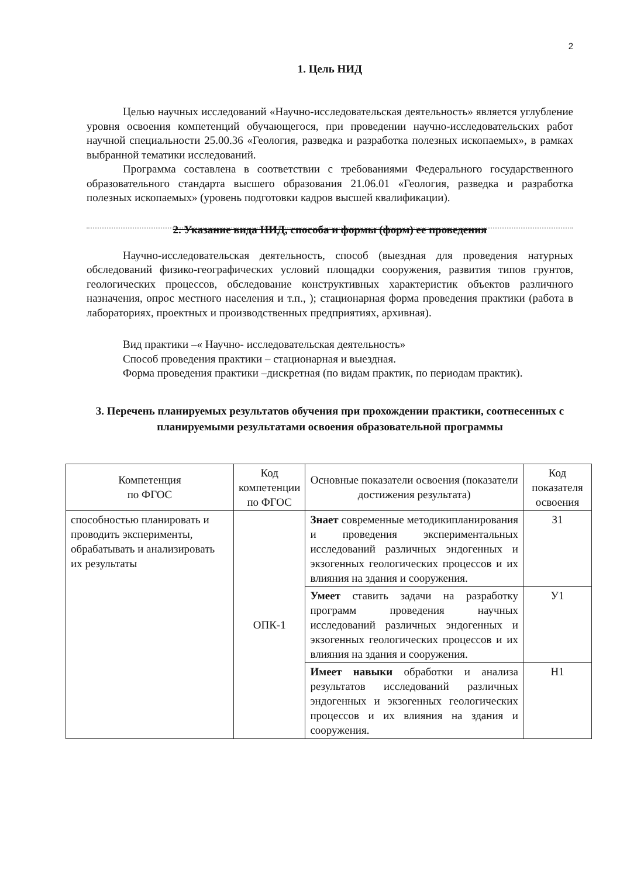2
1. Цель НИД
Целью научных исследований «Научно-исследовательская деятельность» является углубление уровня освоения компетенций обучающегося, при проведении научно-исследовательских работ научной специальности 25.00.36 «Геология, разведка и разработка полезных ископаемых», в рамках выбранной тематики исследований.
Программа составлена в соответствии с требованиями Федерального государственного образовательного стандарта высшего образования 21.06.01 «Геология, разведка и разработка полезных ископаемых» (уровень подготовки кадров высшей квалификации).
2. Указание вида НИД, способа и формы (форм) ее проведения
Научно-исследовательская деятельность, способ (выездная для проведения натурных обследований физико-географических условий площадки сооружения, развития типов грунтов, геологических процессов, обследование конструктивных характеристик объектов различного назначения, опрос местного населения и т.п., ); стационарная форма проведения практики (работа в лабораториях, проектных и производственных предприятиях, архивная).
Вид практики –« Научно- исследовательская деятельность»
Способ проведения практики – стационарная и выездная.
Форма проведения практики –дискретная (по видам практик, по периодам практик).
3. Перечень планируемых результатов обучения при прохождении практики, соотнесенных с планируемыми результатами освоения образовательной программы
| Компетенция по ФГОС | Код компетенции по ФГОС | Основные показатели освоения (показатели достижения результата) | Код показателя освоения |
| --- | --- | --- | --- |
| способностью планировать и проводить эксперименты, обрабатывать и анализировать их результаты | ОПК-1 | Знает современные методикипланирования и проведения экспериментальных исследований различных эндогенных и экзогенных геологических процессов и их влияния на здания и сооружения. | З1 |
| | | Умеет ставить задачи на разработку программ проведения научных исследований различных эндогенных и экзогенных геологических процессов и их влияния на здания и сооружения. | У1 |
| | | Имеет навыки обработки и анализа результатов исследований различных эндогенных и экзогенных геологических процессов и их влияния на здания и сооружения. | Н1 |